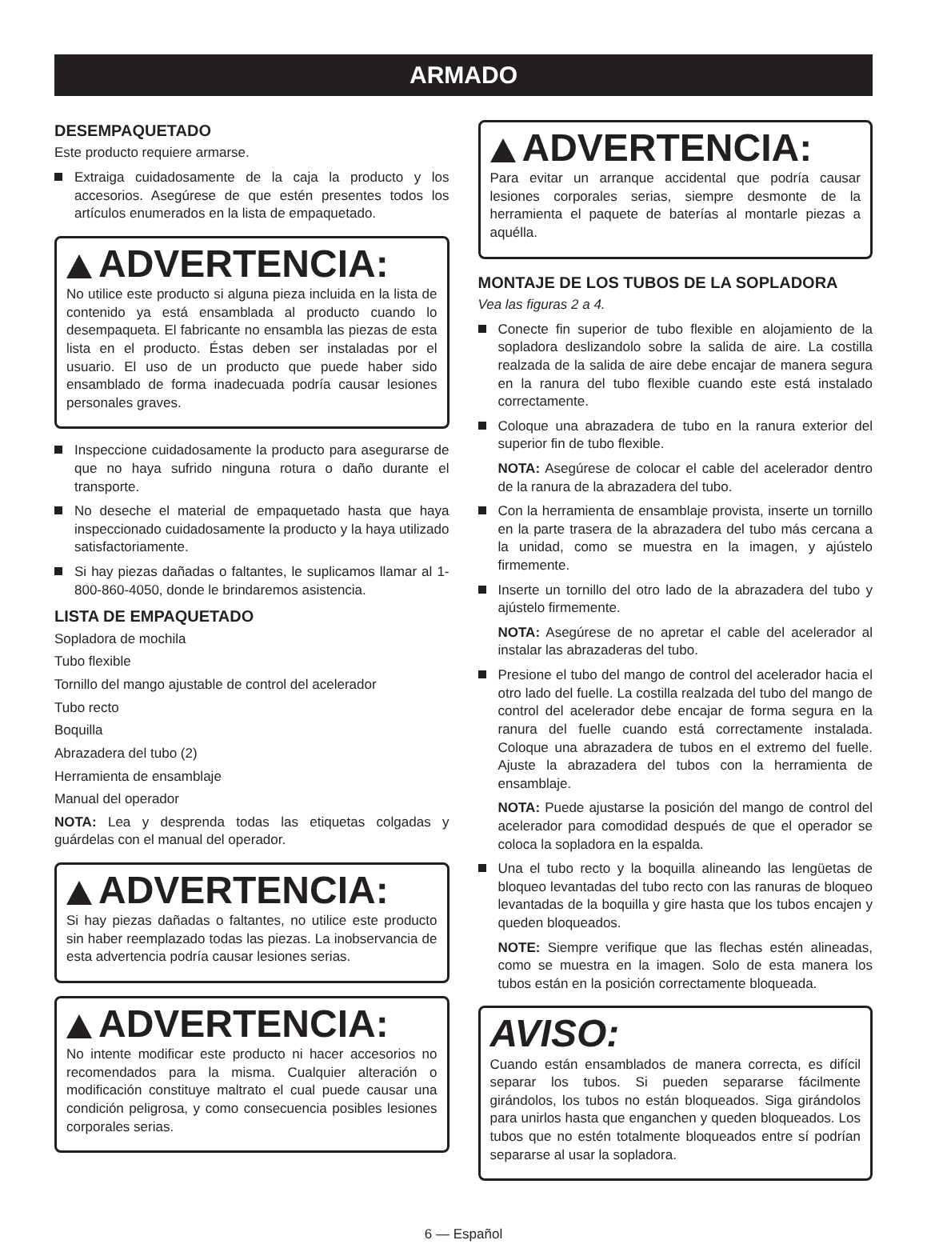ARMADO
DESEMPAQUETADO
Este producto requiere armarse.
Extraiga cuidadosamente de la caja la producto y los accesorios. Asegúrese de que estén presentes todos los artículos enumerados en la lista de empaquetado.
ADVERTENCIA:
No utilice este producto si alguna pieza incluida en la lista de contenido ya está ensamblada al producto cuando lo desempaqueta. El fabricante no ensambla las piezas de esta lista en el producto. Éstas deben ser instaladas por el usuario. El uso de un producto que puede haber sido ensamblado de forma inadecuada podría causar lesiones personales graves.
Inspeccione cuidadosamente la producto para asegurarse de que no haya sufrido ninguna rotura o daño durante el transporte.
No deseche el material de empaquetado hasta que haya inspeccionado cuidadosamente la producto y la haya utilizado satisfactoriamente.
Si hay piezas dañadas o faltantes, le suplicamos llamar al 1-800-860-4050, donde le brindaremos asistencia.
LISTA DE EMPAQUETADO
Sopladora de mochila
Tubo flexible
Tornillo del mango ajustable de control del acelerador
Tubo recto
Boquilla
Abrazadera del tubo (2)
Herramienta de ensamblaje
Manual del operador
NOTA: Lea y desprenda todas las etiquetas colgadas y guárdelas con el manual del operador.
ADVERTENCIA:
Si hay piezas dañadas o faltantes, no utilice este producto sin haber reemplazado todas las piezas. La inobservancia de esta advertencia podría causar lesiones serias.
ADVERTENCIA:
No intente modificar este producto ni hacer accesorios no recomendados para la misma. Cualquier alteración o modificación constituye maltrato el cual puede causar una condición peligrosa, y como consecuencia posibles lesiones corporales serias.
ADVERTENCIA:
Para evitar un arranque accidental que podría causar lesiones corporales serias, siempre desmonte de la herramienta el paquete de baterías al montarle piezas a aquélla.
MONTAJE DE LOS TUBOS DE LA SOPLADORA
Vea las figuras 2 a 4.
Conecte fin superior de tubo flexible en alojamiento de la sopladora deslizandolo sobre la salida de aire. La costilla realzada de la salida de aire debe encajar de manera segura en la ranura del tubo flexible cuando este está instalado correctamente.
Coloque una abrazadera de tubo en la ranura exterior del superior fin de tubo flexible.
NOTA: Asegúrese de colocar el cable del acelerador dentro de la ranura de la abrazadera del tubo.
Con la herramienta de ensamblaje provista, inserte un tornillo en la parte trasera de la abrazadera del tubo más cercana a la unidad, como se muestra en la imagen, y ajústelo firmemente.
Inserte un tornillo del otro lado de la abrazadera del tubo y ajústelo firmemente.
NOTA: Asegúrese de no apretar el cable del acelerador al instalar las abrazaderas del tubo.
Presione el tubo del mango de control del acelerador hacia el otro lado del fuelle. La costilla realzada del tubo del mango de control del acelerador debe encajar de forma segura en la ranura del fuelle cuando está correctamente instalada. Coloque una abrazadera de tubos en el extremo del fuelle. Ajuste la abrazadera del tubos con la herramienta de ensamblaje.
NOTA: Puede ajustarse la posición del mango de control del acelerador para comodidad después de que el operador se coloca la sopladora en la espalda.
Una el tubo recto y la boquilla alineando las lengüetas de bloqueo levantadas del tubo recto con las ranuras de bloqueo levantadas de la boquilla y gire hasta que los tubos encajen y queden bloqueados.
NOTE: Siempre verifique que las flechas estén alineadas, como se muestra en la imagen. Solo de esta manera los tubos están en la posición correctamente bloqueada.
AVISO:
Cuando están ensamblados de manera correcta, es difícil separar los tubos. Si pueden separarse fácilmente girándolos, los tubos no están bloqueados. Siga girándolos para unirlos hasta que enganchen y queden bloqueados. Los tubos que no estén totalmente bloqueados entre sí podrían separarse al usar la sopladora.
6 — Español